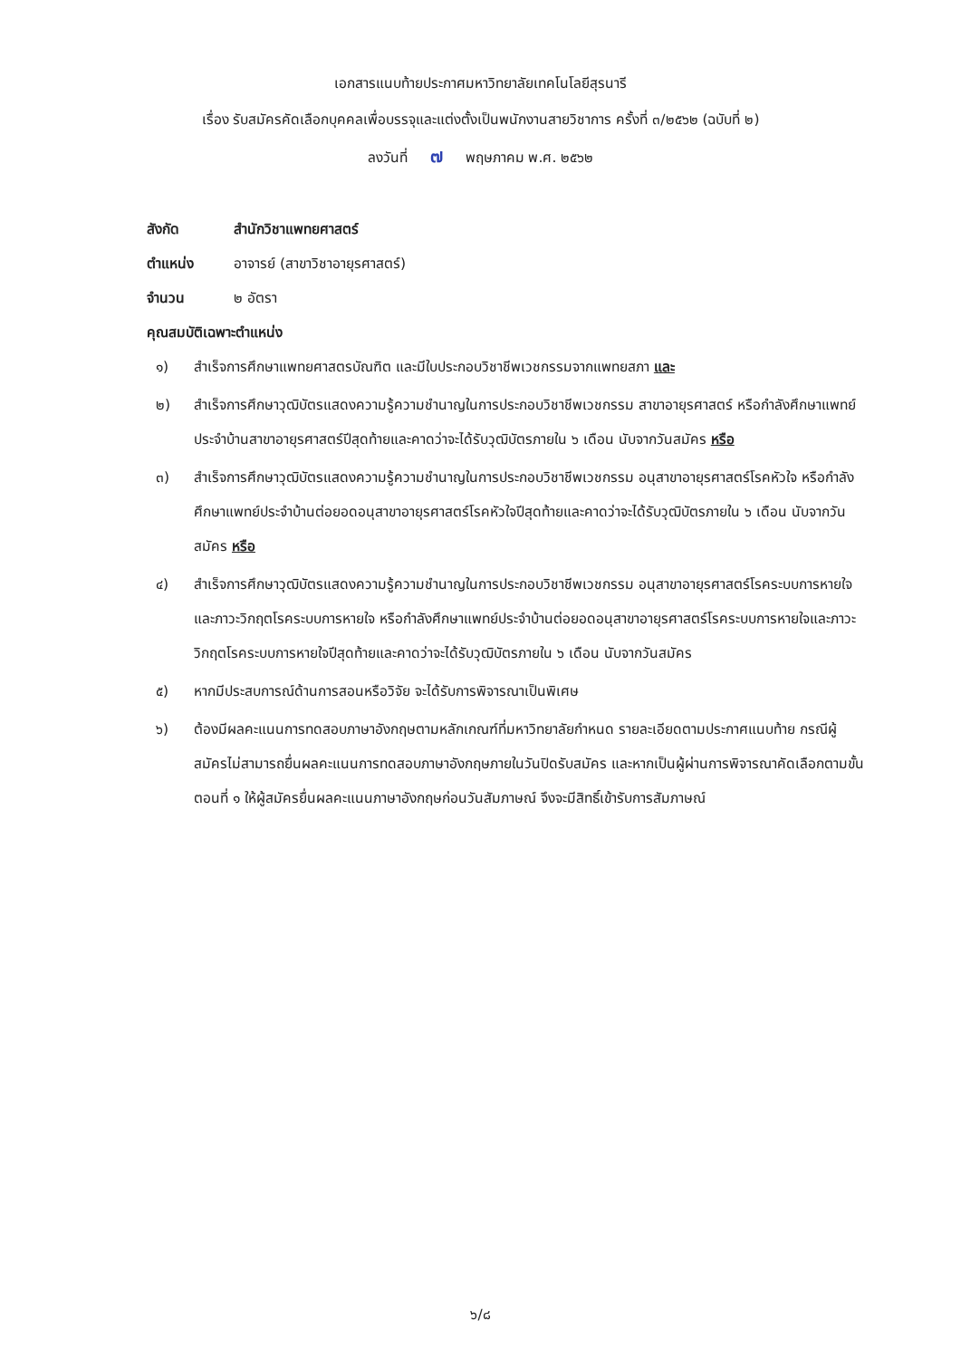เอกสารแนบท้ายประกาศมหาวิทยาลัยเทคโนโลยีสุรนารี
เรื่อง รับสมัครคัดเลือกบุคคลเพื่อบรรจุและแต่งตั้งเป็นพนักงานสายวิชาการ ครั้งที่ ๓/๒๕๖๒ (ฉบับที่ ๒)
ลงวันที่ ๗ พฤษภาคม พ.ศ. ๒๕๖๒
สังกัด สำนักวิชาแพทยศาสตร์
ตำแหน่ง อาจารย์ (สาขาวิชาอายุรศาสตร์)
จำนวน ๒ อัตรา
คุณสมบัติเฉพาะตำแหน่ง
๑) สำเร็จการศึกษาแพทยศาสตรบัณฑิต และมีใบประกอบวิชาชีพเวชกรรมจากแพทยสภา และ
๒) สำเร็จการศึกษาวุฒิบัตรแสดงความรู้ความชำนาญในการประกอบวิชาชีพเวชกรรม สาขาอายุรศาสตร์ หรือกำลังศึกษาแพทย์ประจำบ้านสาขาอายุรศาสตร์ปีสุดท้ายและคาดว่าจะได้รับวุฒิบัตรภายใน ๖ เดือน นับจากวันสมัคร หรือ
๓) สำเร็จการศึกษาวุฒิบัตรแสดงความรู้ความชำนาญในการประกอบวิชาชีพเวชกรรม อนุสาขาอายุรศาสตร์โรคหัวใจ หรือกำลังศึกษาแพทย์ประจำบ้านต่อยอดอนุสาขาอายุรศาสตร์โรคหัวใจปีสุดท้ายและคาดว่าจะได้รับวุฒิบัตรภายใน ๖ เดือน นับจากวันสมัคร หรือ
๔) สำเร็จการศึกษาวุฒิบัตรแสดงความรู้ความชำนาญในการประกอบวิชาชีพเวชกรรม อนุสาขาอายุรศาสตร์โรคระบบการหายใจและภาวะวิกฤตโรคระบบการหายใจ หรือกำลังศึกษาแพทย์ประจำบ้านต่อยอดอนุสาขาอายุรศาสตร์โรคระบบการหายใจและภาวะวิกฤตโรคระบบการหายใจปีสุดท้ายและคาดว่าจะได้รับวุฒิบัตรภายใน ๖ เดือน นับจากวันสมัคร
๕) หากมีประสบการณ์ด้านการสอนหรือวิจัย จะได้รับการพิจารณาเป็นพิเศษ
๖) ต้องมีผลคะแนนการทดสอบภาษาอังกฤษตามหลักเกณฑ์ที่มหาวิทยาลัยกำหนด รายละเอียดตามประกาศแนบท้าย กรณีผู้สมัครไม่สามารถยื่นผลคะแนนการทดสอบภาษาอังกฤษภายในวันปิดรับสมัคร และหากเป็นผู้ผ่านการพิจารณาคัดเลือกตามขั้นตอนที่ ๑ ให้ผู้สมัครยื่นผลคะแนนภาษาอังกฤษก่อนวันสัมภาษณ์ จึงจะมีสิทธิ์เข้ารับการสัมภาษณ์
๖/๘